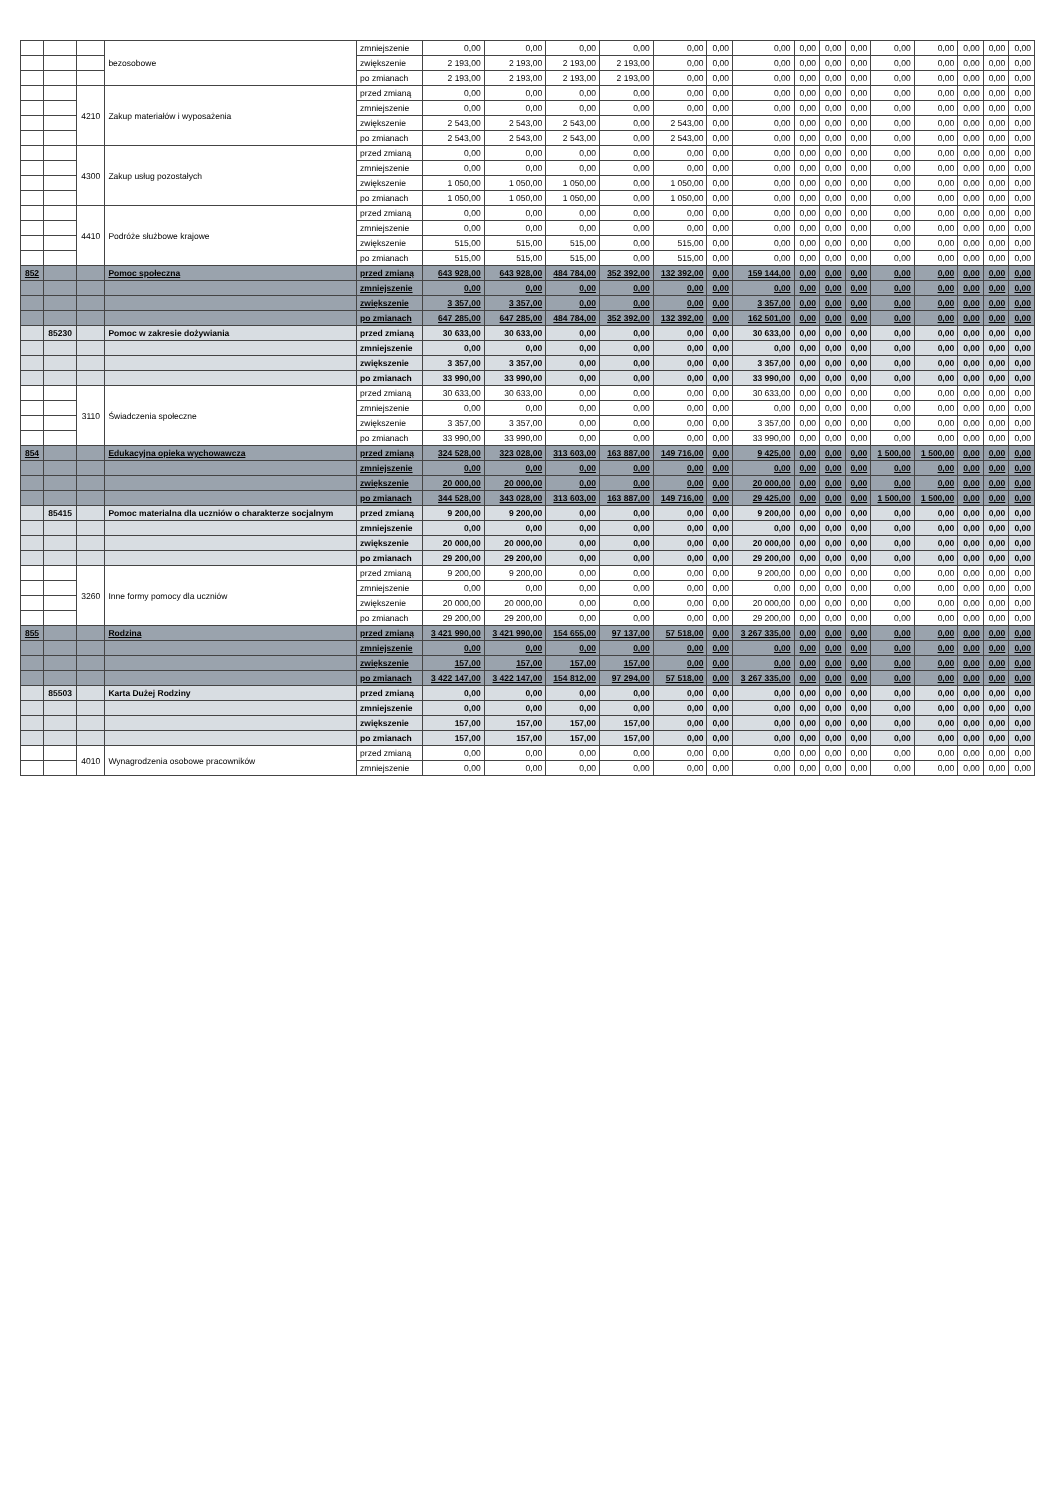| | | | bezosobowe | zmniejszenie | 0,00 | 0,00 | 0,00 | 0,00 | 0,00 | 0,00 | 0,00 | 0,00 | 0,00 | 0,00 | 0,00 | 0,00 | 0,00 | 0,00 | 0,00 |
| | | | | zwiększenie | 2 193,00 | 2 193,00 | 2 193,00 | 2 193,00 | 0,00 | 0,00 | 0,00 | 0,00 | 0,00 | 0,00 | 0,00 | 0,00 | 0,00 | 0,00 | 0,00 |
| | | | | po zmianach | 2 193,00 | 2 193,00 | 2 193,00 | 2 193,00 | 0,00 | 0,00 | 0,00 | 0,00 | 0,00 | 0,00 | 0,00 | 0,00 | 0,00 | 0,00 | 0,00 |
| | | 4210 | Zakup materiałów i wyposażenia | przed zmianą | 0,00 | 0,00 | 0,00 | 0,00 | 0,00 | 0,00 | 0,00 | 0,00 | 0,00 | 0,00 | 0,00 | 0,00 | 0,00 | 0,00 | 0,00 |
| | | | | zmniejszenie | 0,00 | 0,00 | 0,00 | 0,00 | 0,00 | 0,00 | 0,00 | 0,00 | 0,00 | 0,00 | 0,00 | 0,00 | 0,00 | 0,00 | 0,00 |
| | | | | zwiększenie | 2 543,00 | 2 543,00 | 2 543,00 | 0,00 | 2 543,00 | 0,00 | 0,00 | 0,00 | 0,00 | 0,00 | 0,00 | 0,00 | 0,00 | 0,00 | 0,00 |
| | | | | po zmianach | 2 543,00 | 2 543,00 | 2 543,00 | 0,00 | 2 543,00 | 0,00 | 0,00 | 0,00 | 0,00 | 0,00 | 0,00 | 0,00 | 0,00 | 0,00 | 0,00 |
| | | 4300 | Zakup usług pozostałych | przed zmianą | 0,00 | 0,00 | 0,00 | 0,00 | 0,00 | 0,00 | 0,00 | 0,00 | 0,00 | 0,00 | 0,00 | 0,00 | 0,00 | 0,00 | 0,00 |
| | | | | zmniejszenie | 0,00 | 0,00 | 0,00 | 0,00 | 0,00 | 0,00 | 0,00 | 0,00 | 0,00 | 0,00 | 0,00 | 0,00 | 0,00 | 0,00 | 0,00 |
| | | | | zwiększenie | 1 050,00 | 1 050,00 | 1 050,00 | 0,00 | 1 050,00 | 0,00 | 0,00 | 0,00 | 0,00 | 0,00 | 0,00 | 0,00 | 0,00 | 0,00 | 0,00 |
| | | | | po zmianach | 1 050,00 | 1 050,00 | 1 050,00 | 0,00 | 1 050,00 | 0,00 | 0,00 | 0,00 | 0,00 | 0,00 | 0,00 | 0,00 | 0,00 | 0,00 | 0,00 |
| | | 4410 | Podróże służbowe krajowe | przed zmianą | 0,00 | 0,00 | 0,00 | 0,00 | 0,00 | 0,00 | 0,00 | 0,00 | 0,00 | 0,00 | 0,00 | 0,00 | 0,00 | 0,00 | 0,00 |
| | | | | zmniejszenie | 0,00 | 0,00 | 0,00 | 0,00 | 0,00 | 0,00 | 0,00 | 0,00 | 0,00 | 0,00 | 0,00 | 0,00 | 0,00 | 0,00 | 0,00 |
| | | | | zwiększenie | 515,00 | 515,00 | 515,00 | 0,00 | 515,00 | 0,00 | 0,00 | 0,00 | 0,00 | 0,00 | 0,00 | 0,00 | 0,00 | 0,00 | 0,00 |
| | | | | po zmianach | 515,00 | 515,00 | 515,00 | 0,00 | 515,00 | 0,00 | 0,00 | 0,00 | 0,00 | 0,00 | 0,00 | 0,00 | 0,00 | 0,00 | 0,00 |
| 852 | | | Pomoc społeczna | przed zmianą | 643 928,00 | 643 928,00 | 484 784,00 | 352 392,00 | 132 392,00 | 0,00 | 159 144,00 | 0,00 | 0,00 | 0,00 | 0,00 | 0,00 | 0,00 | 0,00 | 0,00 |
| | | | | zmniejszenie | 0,00 | 0,00 | 0,00 | 0,00 | 0,00 | 0,00 | 0,00 | 0,00 | 0,00 | 0,00 | 0,00 | 0,00 | 0,00 | 0,00 | 0,00 |
| | | | | zwiększenie | 3 357,00 | 3 357,00 | 0,00 | 0,00 | 0,00 | 0,00 | 3 357,00 | 0,00 | 0,00 | 0,00 | 0,00 | 0,00 | 0,00 | 0,00 | 0,00 |
| | | | | po zmianach | 647 285,00 | 647 285,00 | 484 784,00 | 352 392,00 | 132 392,00 | 0,00 | 162 501,00 | 0,00 | 0,00 | 0,00 | 0,00 | 0,00 | 0,00 | 0,00 | 0,00 |
| | 85230 | | Pomoc w zakresie dożywiania | przed zmianą | 30 633,00 | 30 633,00 | 0,00 | 0,00 | 0,00 | 0,00 | 30 633,00 | 0,00 | 0,00 | 0,00 | 0,00 | 0,00 | 0,00 | 0,00 | 0,00 |
| | | | | zmniejszenie | 0,00 | 0,00 | 0,00 | 0,00 | 0,00 | 0,00 | 0,00 | 0,00 | 0,00 | 0,00 | 0,00 | 0,00 | 0,00 | 0,00 | 0,00 |
| | | | | zwiększenie | 3 357,00 | 3 357,00 | 0,00 | 0,00 | 0,00 | 0,00 | 3 357,00 | 0,00 | 0,00 | 0,00 | 0,00 | 0,00 | 0,00 | 0,00 | 0,00 |
| | | | | po zmianach | 33 990,00 | 33 990,00 | 0,00 | 0,00 | 0,00 | 0,00 | 33 990,00 | 0,00 | 0,00 | 0,00 | 0,00 | 0,00 | 0,00 | 0,00 | 0,00 |
| | | 3110 | Świadczenia społeczne | przed zmianą | 30 633,00 | 30 633,00 | 0,00 | 0,00 | 0,00 | 0,00 | 30 633,00 | 0,00 | 0,00 | 0,00 | 0,00 | 0,00 | 0,00 | 0,00 | 0,00 |
| | | | | zmniejszenie | 0,00 | 0,00 | 0,00 | 0,00 | 0,00 | 0,00 | 0,00 | 0,00 | 0,00 | 0,00 | 0,00 | 0,00 | 0,00 | 0,00 | 0,00 |
| | | | | zwiększenie | 3 357,00 | 3 357,00 | 0,00 | 0,00 | 0,00 | 0,00 | 3 357,00 | 0,00 | 0,00 | 0,00 | 0,00 | 0,00 | 0,00 | 0,00 | 0,00 |
| | | | | po zmianach | 33 990,00 | 33 990,00 | 0,00 | 0,00 | 0,00 | 0,00 | 33 990,00 | 0,00 | 0,00 | 0,00 | 0,00 | 0,00 | 0,00 | 0,00 | 0,00 |
| 854 | | | Edukacyjna opieka wychowawcza | przed zmianą | 324 528,00 | 323 028,00 | 313 603,00 | 163 887,00 | 149 716,00 | 0,00 | 9 425,00 | 0,00 | 0,00 | 0,00 | 1 500,00 | 1 500,00 | 0,00 | 0,00 | 0,00 |
| | | | | zmniejszenie | 0,00 | 0,00 | 0,00 | 0,00 | 0,00 | 0,00 | 0,00 | 0,00 | 0,00 | 0,00 | 0,00 | 0,00 | 0,00 | 0,00 | 0,00 |
| | | | | zwiększenie | 20 000,00 | 20 000,00 | 0,00 | 0,00 | 0,00 | 0,00 | 20 000,00 | 0,00 | 0,00 | 0,00 | 0,00 | 0,00 | 0,00 | 0,00 | 0,00 |
| | | | | po zmianach | 344 528,00 | 343 028,00 | 313 603,00 | 163 887,00 | 149 716,00 | 0,00 | 29 425,00 | 0,00 | 0,00 | 0,00 | 1 500,00 | 1 500,00 | 0,00 | 0,00 | 0,00 |
| | 85415 | | Pomoc materialna dla uczniów o charakterze socjalnym | przed zmianą | 9 200,00 | 9 200,00 | 0,00 | 0,00 | 0,00 | 0,00 | 9 200,00 | 0,00 | 0,00 | 0,00 | 0,00 | 0,00 | 0,00 | 0,00 | 0,00 |
| | | | | zmniejszenie | 0,00 | 0,00 | 0,00 | 0,00 | 0,00 | 0,00 | 0,00 | 0,00 | 0,00 | 0,00 | 0,00 | 0,00 | 0,00 | 0,00 | 0,00 |
| | | | | zwiększenie | 20 000,00 | 20 000,00 | 0,00 | 0,00 | 0,00 | 0,00 | 20 000,00 | 0,00 | 0,00 | 0,00 | 0,00 | 0,00 | 0,00 | 0,00 | 0,00 |
| | | | | po zmianach | 29 200,00 | 29 200,00 | 0,00 | 0,00 | 0,00 | 0,00 | 29 200,00 | 0,00 | 0,00 | 0,00 | 0,00 | 0,00 | 0,00 | 0,00 | 0,00 |
| | | 3260 | Inne formy pomocy dla uczniów | przed zmianą | 9 200,00 | 9 200,00 | 0,00 | 0,00 | 0,00 | 0,00 | 9 200,00 | 0,00 | 0,00 | 0,00 | 0,00 | 0,00 | 0,00 | 0,00 | 0,00 |
| | | | | zmniejszenie | 0,00 | 0,00 | 0,00 | 0,00 | 0,00 | 0,00 | 0,00 | 0,00 | 0,00 | 0,00 | 0,00 | 0,00 | 0,00 | 0,00 | 0,00 |
| | | | | zwiększenie | 20 000,00 | 20 000,00 | 0,00 | 0,00 | 0,00 | 0,00 | 20 000,00 | 0,00 | 0,00 | 0,00 | 0,00 | 0,00 | 0,00 | 0,00 | 0,00 |
| | | | | po zmianach | 29 200,00 | 29 200,00 | 0,00 | 0,00 | 0,00 | 0,00 | 29 200,00 | 0,00 | 0,00 | 0,00 | 0,00 | 0,00 | 0,00 | 0,00 | 0,00 |
| 855 | | | Rodzina | przed zmianą | 3 421 990,00 | 3 421 990,00 | 154 655,00 | 97 137,00 | 57 518,00 | 0,00 | 3 267 335,00 | 0,00 | 0,00 | 0,00 | 0,00 | 0,00 | 0,00 | 0,00 | 0,00 |
| | | | | zmniejszenie | 0,00 | 0,00 | 0,00 | 0,00 | 0,00 | 0,00 | 0,00 | 0,00 | 0,00 | 0,00 | 0,00 | 0,00 | 0,00 | 0,00 | 0,00 |
| | | | | zwiększenie | 157,00 | 157,00 | 157,00 | 157,00 | 0,00 | 0,00 | 0,00 | 0,00 | 0,00 | 0,00 | 0,00 | 0,00 | 0,00 | 0,00 | 0,00 |
| | | | | po zmianach | 3 422 147,00 | 3 422 147,00 | 154 812,00 | 97 294,00 | 57 518,00 | 0,00 | 3 267 335,00 | 0,00 | 0,00 | 0,00 | 0,00 | 0,00 | 0,00 | 0,00 | 0,00 |
| | 85503 | | Karta Dużej Rodziny | przed zmianą | 0,00 | 0,00 | 0,00 | 0,00 | 0,00 | 0,00 | 0,00 | 0,00 | 0,00 | 0,00 | 0,00 | 0,00 | 0,00 | 0,00 | 0,00 |
| | | | | zmniejszenie | 0,00 | 0,00 | 0,00 | 0,00 | 0,00 | 0,00 | 0,00 | 0,00 | 0,00 | 0,00 | 0,00 | 0,00 | 0,00 | 0,00 | 0,00 |
| | | | | zwiększenie | 157,00 | 157,00 | 157,00 | 157,00 | 0,00 | 0,00 | 0,00 | 0,00 | 0,00 | 0,00 | 0,00 | 0,00 | 0,00 | 0,00 | 0,00 |
| | | | | po zmianach | 157,00 | 157,00 | 157,00 | 157,00 | 0,00 | 0,00 | 0,00 | 0,00 | 0,00 | 0,00 | 0,00 | 0,00 | 0,00 | 0,00 | 0,00 |
| | | 4010 | Wynagrodzenia osobowe pracowników | przed zmianą | 0,00 | 0,00 | 0,00 | 0,00 | 0,00 | 0,00 | 0,00 | 0,00 | 0,00 | 0,00 | 0,00 | 0,00 | 0,00 | 0,00 | 0,00 |
| | | | | zmniejszenie | 0,00 | 0,00 | 0,00 | 0,00 | 0,00 | 0,00 | 0,00 | 0,00 | 0,00 | 0,00 | 0,00 | 0,00 | 0,00 | 0,00 | 0,00 |